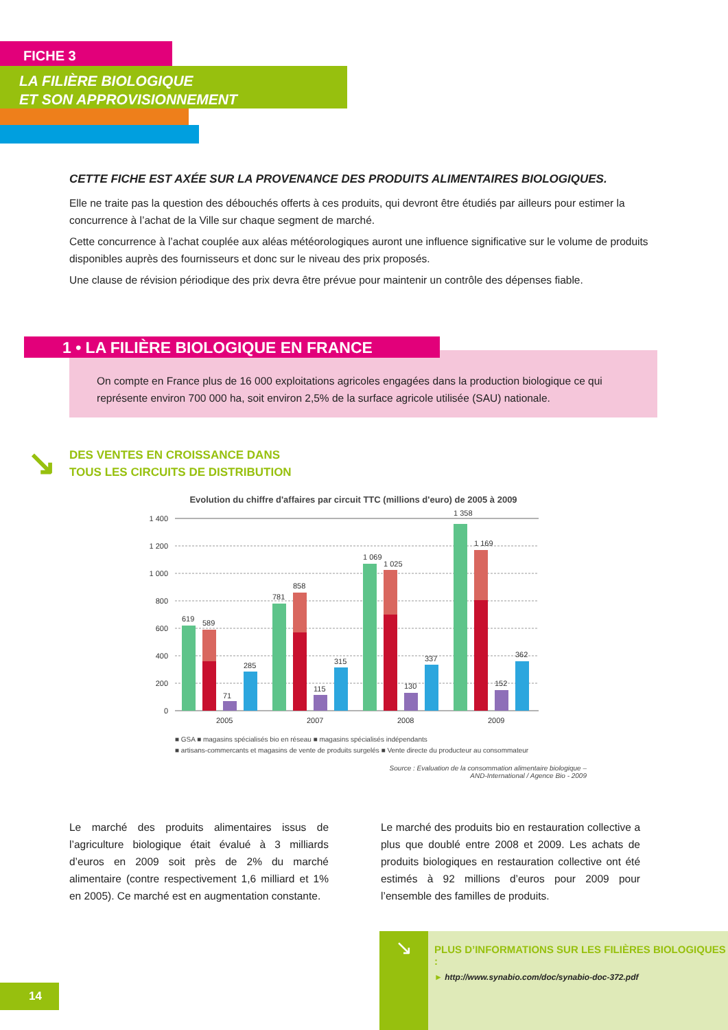FICHE 3
LA FILIÈRE BIOLOGIQUE
ET SON APPROVISIONNEMENT
CETTE FICHE EST AXÉE SUR LA PROVENANCE DES PRODUITS ALIMENTAIRES BIOLOGIQUES.
Elle ne traite pas la question des débouchés offerts à ces produits, qui devront être étudiés par ailleurs pour estimer la concurrence à l’achat de la Ville sur chaque segment de marché.
Cette concurrence à l’achat couplée aux aléas météorologiques auront une influence significative sur le volume de produits disponibles auprès des fournisseurs et donc sur le niveau des prix proposés.
Une clause de révision périodique des prix devra être prévue pour maintenir un contrôle des dépenses fiable.
On compte en France plus de 16 000 exploitations agricoles engagées dans la production biologique ce qui représente environ 700 000 ha, soit environ 2,5% de la surface agricole utilisée (SAU) nationale.
1 • LA FILIÈRE BIOLOGIQUE EN FRANCE
↘
DES VENTES EN CROISSANCE DANS
TOUS LES CIRCUITS DE DISTRIBUTION
Evolution du chiffre d'affaires par circuit TTC (millions d'euro) de 2005 à 2009
1 400
1 200
1 000
800
600
400
200
0
619
589
71
285
2005
781
858
115
315
2007
1 069
1 025
130
337
2008
1 358
1 169
152
362
2009
■ GSA ■ magasins spécialisés bio en réseau ■ magasins spécialisés indépendants
■ artisans-commercants et magasins de vente de produits surgelés ■ Vente directe du producteur au consommateur
Source : Evaluation de la consommation alimentaire biologique –
AND-International / Agence Bio - 2009
Le marché des produits alimentaires issus de l’agriculture biologique était évalué à 3 milliards d’euros en 2009 soit près de 2% du marché alimentaire (contre respectivement 1,6 milliard et 1% en 2005). Ce marché est en augmentation constante.
Le marché des produits bio en restauration collective a plus que doublé entre 2008 et 2009. Les achats de produits biologiques en restauration collective ont été estimés à 92 millions d’euros pour 2009 pour l’ensemble des familles de produits.
↘
PLUS D’INFORMATIONS SUR LES FILIÈRES BIOLOGIQUES :
► http://www.synabio.com/doc/synabio-doc-372.pdf
14